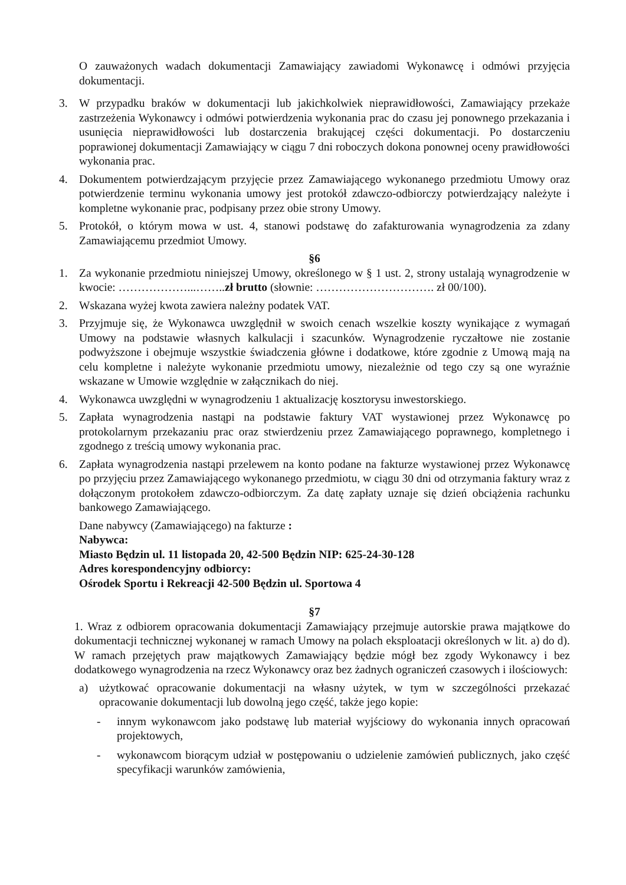O zauważonych wadach dokumentacji Zamawiający zawiadomi Wykonawcę i odmówi przyjęcia dokumentacji.
3. W przypadku braków w dokumentacji lub jakichkolwiek nieprawidłowości, Zamawiający przekaże zastrzeżenia Wykonawcy i odmówi potwierdzenia wykonania prac do czasu jej ponownego przekazania i usunięcia nieprawidłowości lub dostarczenia brakującej części dokumentacji. Po dostarczeniu poprawionej dokumentacji Zamawiający w ciągu 7 dni roboczych dokona ponownej oceny prawidłowości wykonania prac.
4. Dokumentem potwierdzającym przyjęcie przez Zamawiającego wykonanego przedmiotu Umowy oraz potwierdzenie terminu wykonania umowy jest protokół zdawczo-odbiorczy potwierdzający należyte i kompletne wykonanie prac, podpisany przez obie strony Umowy.
5. Protokół, o którym mowa w ust. 4, stanowi podstawę do zafakturowania wynagrodzenia za zdany Zamawiającemu przedmiot Umowy.
§6
1. Za wykonanie przedmiotu niniejszej Umowy, określonego w § 1 ust. 2, strony ustalają wynagrodzenie w kwocie: ………………...……..zł brutto (słownie: …………………………. zł 00/100).
2. Wskazana wyżej kwota zawiera należny podatek VAT.
3. Przyjmuje się, że Wykonawca uwzględnił w swoich cenach wszelkie koszty wynikające z wymagań Umowy na podstawie własnych kalkulacji i szacunków. Wynagrodzenie ryczałtowe nie zostanie podwyższone i obejmuje wszystkie świadczenia główne i dodatkowe, które zgodnie z Umową mają na celu kompletne i należyte wykonanie przedmiotu umowy, niezależnie od tego czy są one wyraźnie wskazane w Umowie względnie w załącznikach do niej.
4. Wykonawca uwzględni w wynagrodzeniu 1 aktualizację kosztorysu inwestorskiego.
5. Zapłata wynagrodzenia nastąpi na podstawie faktury VAT wystawionej przez Wykonawcę po protokolarnym przekazaniu prac oraz stwierdzeniu przez Zamawiającego poprawnego, kompletnego i zgodnego z treścią umowy wykonania prac.
6. Zapłata wynagrodzenia nastąpi przelewem na konto podane na fakturze wystawionej przez Wykonawcę po przyjęciu przez Zamawiającego wykonanego przedmiotu, w ciągu 30 dni od otrzymania faktury wraz z dołączonym protokołem zdawczo-odbiorczym. Za datę zapłaty uznaje się dzień obciążenia rachunku bankowego Zamawiającego.
Dane nabywcy (Zamawiającego) na fakturze :
Nabywca:
Miasto Będzin ul. 11 listopada 20, 42-500 Będzin NIP: 625-24-30-128
Adres korespondencyjny odbiorcy:
Ośrodek Sportu i Rekreacji 42-500 Będzin ul. Sportowa 4
§7
1. Wraz z odbiorem opracowania dokumentacji Zamawiający przejmuje autorskie prawa majątkowe do dokumentacji technicznej wykonanej w ramach Umowy na polach eksploatacji określonych w lit. a) do d). W ramach przejętych praw majątkowych Zamawiający będzie mógł bez zgody Wykonawcy i bez dodatkowego wynagrodzenia na rzecz Wykonawcy oraz bez żadnych ograniczeń czasowych i ilościowych:
a) użytkować opracowanie dokumentacji na własny użytek, w tym w szczególności przekazać opracowanie dokumentacji lub dowolną jego część, także jego kopie:
- innym wykonawcom jako podstawę lub materiał wyjściowy do wykonania innych opracowań projektowych,
- wykonawcom biorącym udział w postępowaniu o udzielenie zamówień publicznych, jako część specyfikacji warunków zamówienia,